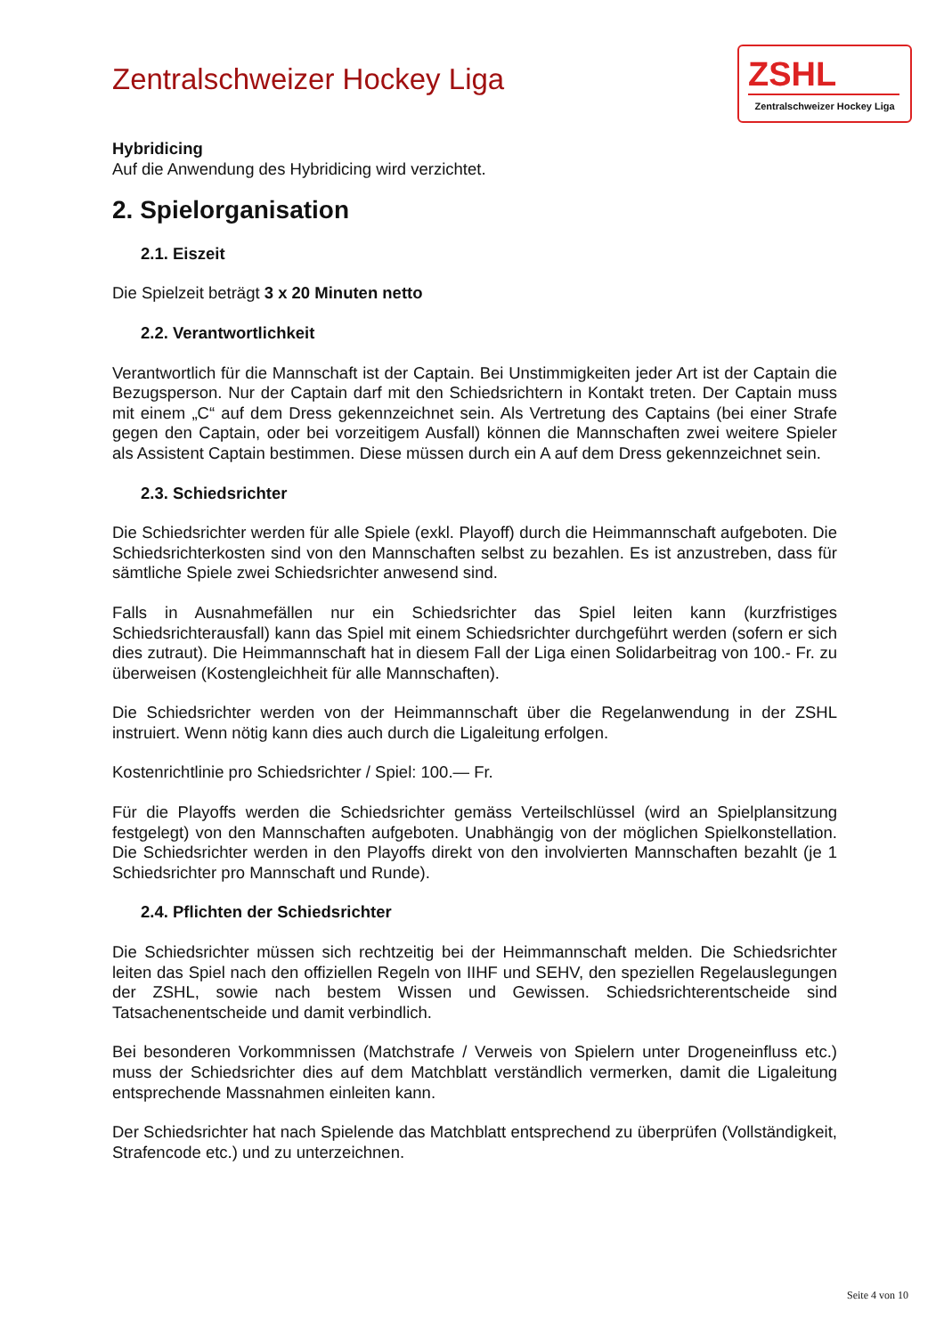ZSHL
Zentralschweizer Hockey Liga
Zentralschweizer Hockey Liga
Hybridicing
Auf die Anwendung des Hybridicing wird verzichtet.
2. Spielorganisation
2.1. Eiszeit
Die Spielzeit beträgt 3 x 20 Minuten netto
2.2. Verantwortlichkeit
Verantwortlich für die Mannschaft ist der Captain. Bei Unstimmigkeiten jeder Art ist der Captain die Bezugsperson. Nur der Captain darf mit den Schiedsrichtern in Kontakt treten. Der Captain muss mit einem „C“ auf dem Dress gekennzeichnet sein. Als Vertretung des Captains (bei einer Strafe gegen den Captain, oder bei vorzeitigem Ausfall) können die Mannschaften zwei weitere Spieler als Assistent Captain bestimmen. Diese müssen durch ein A auf dem Dress gekennzeichnet sein.
2.3. Schiedsrichter
Die Schiedsrichter werden für alle Spiele (exkl. Playoff) durch die Heimmannschaft aufgeboten. Die Schiedsrichterkosten sind von den Mannschaften selbst zu bezahlen. Es ist anzustreben, dass für sämtliche Spiele zwei Schiedsrichter anwesend sind.
Falls in Ausnahmefällen nur ein Schiedsrichter das Spiel leiten kann (kurzfristiges Schiedsrichterausfall) kann das Spiel mit einem Schiedsrichter durchgeführt werden (sofern er sich dies zutraut). Die Heimmannschaft hat in diesem Fall der Liga einen Solidarbeitrag von 100.- Fr. zu überweisen (Kostengleichheit für alle Mannschaften).
Die Schiedsrichter werden von der Heimmannschaft über die Regelanwendung in der ZSHL instruiert. Wenn nötig kann dies auch durch die Ligaleitung erfolgen.
Kostenrichtlinie pro Schiedsrichter / Spiel: 100.— Fr.
Für die Playoffs werden die Schiedsrichter gemäss Verteilschlüssel (wird an Spielplansitzung festgelegt) von den Mannschaften aufgeboten. Unabhängig von der möglichen Spielkonstellation. Die Schiedsrichter werden in den Playoffs direkt von den involvierten Mannschaften bezahlt (je 1 Schiedsrichter pro Mannschaft und Runde).
2.4. Pflichten der Schiedsrichter
Die Schiedsrichter müssen sich rechtzeitig bei der Heimmannschaft melden. Die Schiedsrichter leiten das Spiel nach den offiziellen Regeln von IIHF und SEHV, den speziellen Regelauslegungen der ZSHL, sowie nach bestem Wissen und Gewissen. Schiedsrichterentscheide sind Tatsachenentscheide und damit verbindlich.
Bei besonderen Vorkommnissen (Matchstrafe / Verweis von Spielern unter Drogeneinfluss etc.) muss der Schiedsrichter dies auf dem Matchblatt verständlich vermerken, damit die Ligaleitung entsprechende Massnahmen einleiten kann.
Der Schiedsrichter hat nach Spielende das Matchblatt entsprechend zu überprüfen (Vollständigkeit, Strafencode etc.) und zu unterzeichnen.
Seite 4 von 10